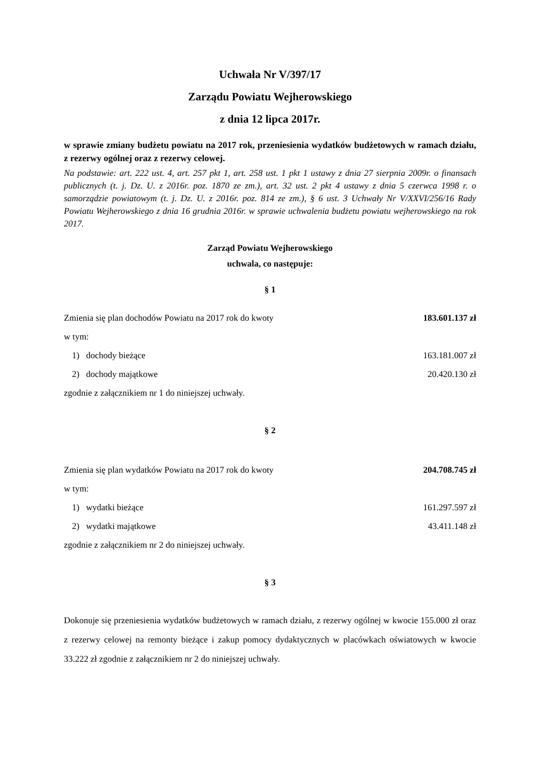Uchwała Nr V/397/17
Zarządu Powiatu Wejherowskiego
z dnia 12 lipca 2017r.
w sprawie zmiany budżetu powiatu na 2017 rok, przeniesienia wydatków budżetowych w ramach działu, z rezerwy ogólnej oraz z rezerwy celowej.
Na podstawie: art. 222 ust. 4, art. 257 pkt 1, art. 258 ust. 1 pkt 1 ustawy z dnia 27 sierpnia 2009r. o finansach publicznych (t. j. Dz. U. z 2016r. poz. 1870 ze zm.), art. 32 ust. 2 pkt 4 ustawy z dnia 5 czerwca 1998 r. o samorządzie powiatowym (t. j. Dz. U. z 2016r. poz. 814 ze zm.), § 6 ust. 3 Uchwały Nr V/XXVI/256/16 Rady Powiatu Wejherowskiego z dnia 16 grudnia 2016r. w sprawie uchwalenia budżetu powiatu wejherowskiego na rok 2017.
Zarząd Powiatu Wejherowskiego
uchwala, co następuje:
§ 1
Zmienia się plan dochodów Powiatu na 2017 rok do kwoty 183.601.137 zł
w tym:
1) dochody bieżące 163.181.007 zł
2) dochody majątkowe 20.420.130 zł
zgodnie z załącznikiem nr 1 do niniejszej uchwały.
§ 2
Zmienia się plan wydatków Powiatu na 2017 rok do kwoty 204.708.745 zł
w tym:
1) wydatki bieżące 161.297.597 zł
2) wydatki majątkowe 43.411.148 zł
zgodnie z załącznikiem nr 2 do niniejszej uchwały.
§ 3
Dokonuje się przeniesienia wydatków budżetowych w ramach działu, z rezerwy ogólnej w kwocie 155.000 zł oraz z rezerwy celowej na remonty bieżące i zakup pomocy dydaktycznych w placówkach oświatowych w kwocie 33.222 zł zgodnie z załącznikiem nr 2 do niniejszej uchwały.